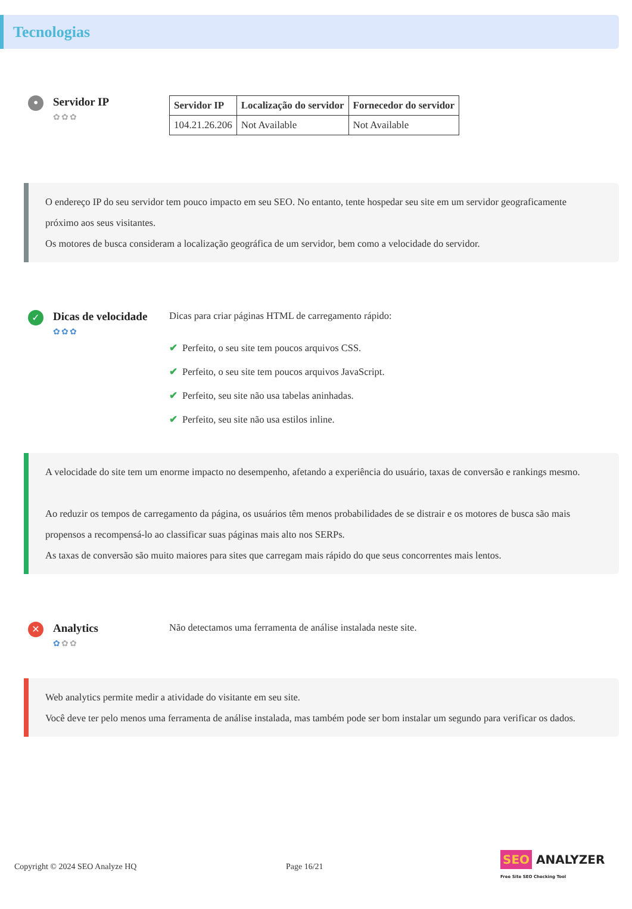Tecnologias
•
Servidor IP
✿✿✿
| Servidor IP | Localização do servidor | Fornecedor do servidor |
| --- | --- | --- |
| 104.21.26.206 | Not Available | Not Available |
O endereço IP do seu servidor tem pouco impacto em seu SEO. No entanto, tente hospedar seu site em um servidor geograficamente próximo aos seus visitantes.
Os motores de busca consideram a localização geográfica de um servidor, bem como a velocidade do servidor.
✓
Dicas de velocidade
✿✿✿
Dicas para criar páginas HTML de carregamento rápido:
✔ Perfeito, o seu site tem poucos arquivos CSS.
✔ Perfeito, o seu site tem poucos arquivos JavaScript.
✔ Perfeito, seu site não usa tabelas aninhadas.
✔ Perfeito, seu site não usa estilos inline.
A velocidade do site tem um enorme impacto no desempenho, afetando a experiência do usuário, taxas de conversão e rankings mesmo.
Ao reduzir os tempos de carregamento da página, os usuários têm menos probabilidades de se distrair e os motores de busca são mais propensos a recompensá-lo ao classificar suas páginas mais alto nos SERPs.
As taxas de conversão são muito maiores para sites que carregam mais rápido do que seus concorrentes mais lentos.
✕
Analytics
✿✿✿
Não detectamos uma ferramenta de análise instalada neste site.
Web analytics permite medir a atividade do visitante em seu site.
Você deve ter pelo menos uma ferramenta de análise instalada, mas também pode ser bom instalar um segundo para verificar os dados.
Copyright © 2024 SEO Analyze HQ Page 16/21 SEO ANALYZER
Free Site SEO Checking Tool